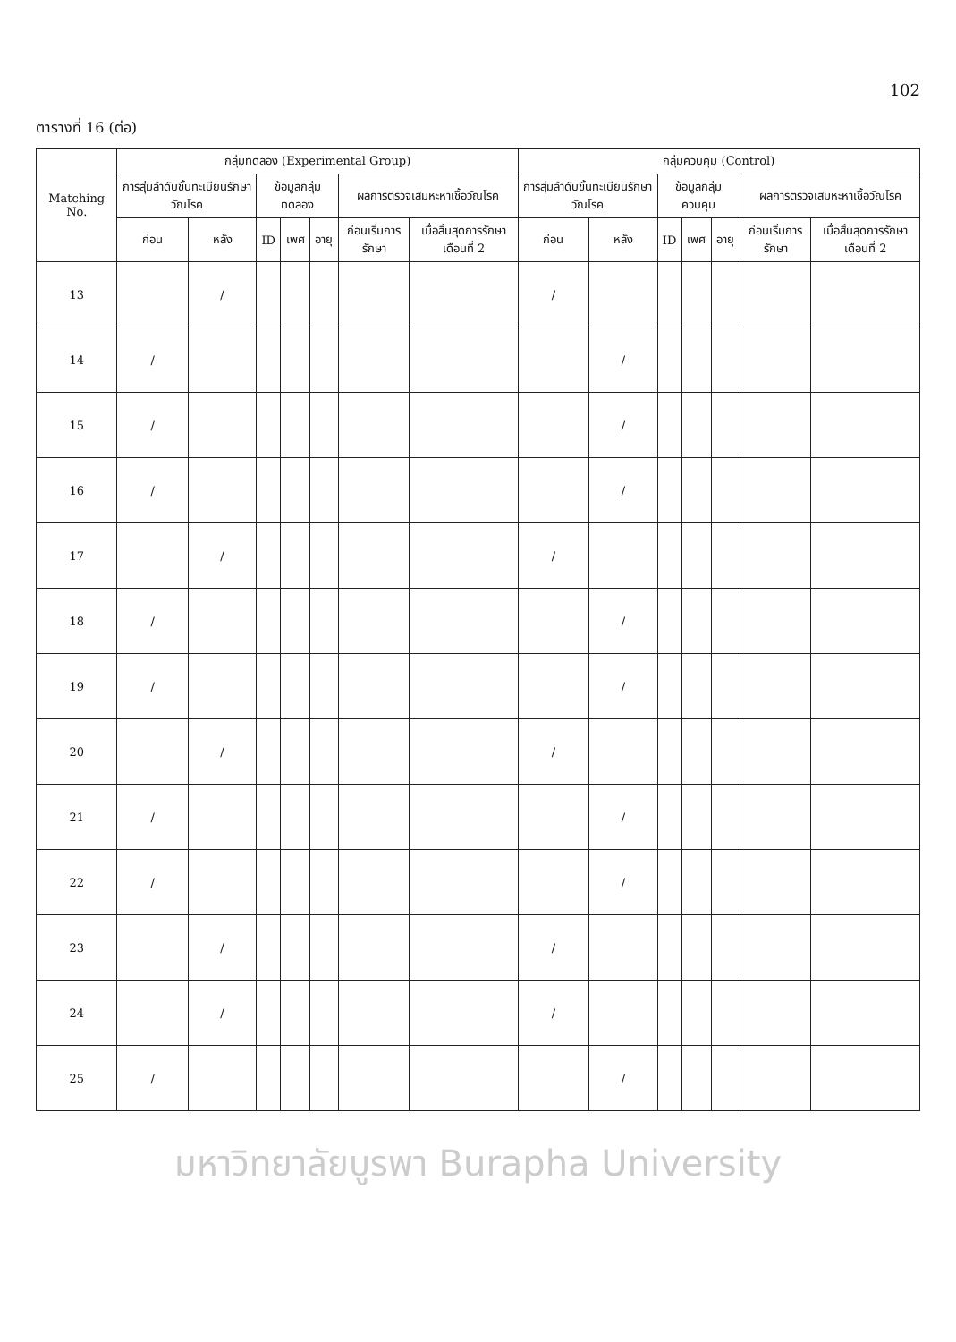102
ตารางที่ 16 (ต่อ)
| Matching No. | กลุ่มทดลอง (Experimental Group) | | | | | | | กลุ่มควบคุม (Control) | | | | | | |
| --- | --- | --- | --- | --- | --- | --- | --- | --- | --- | --- | --- | --- | --- | --- |
| | การสุ่มลำดับขั้นทะเบียนรักษาวัณโรค | | ข้อมูลกลุ่มทดลอง | | | ผลการตรวจเสมหะหาเชื้อวัณโรค | | การสุ่มลำดับขั้นทะเบียนรักษาวัณโรค | | ข้อมูลกลุ่มควบคุม | | | ผลการตรวจเสมหะหาเชื้อวัณโรค | |
| | ก่อน | หลัง | ID | เพศ | อายุ | ก่อนเริ่มการรักษา | เมื่อสิ้นสุดการรักษาเดือนที่ 2 | ก่อน | หลัง | ID | เพศ | อายุ | ก่อนเริ่มการรักษา | เมื่อสิ้นสุดการรักษาเดือนที่ 2 |
| 13 | | / | | | | | | / | | | | | | |
| 14 | / | | | | | | | | / | | | | | |
| 15 | / | | | | | | | | / | | | | | |
| 16 | / | | | | | | | | / | | | | | |
| 17 | | / | | | | | | / | | | | | | |
| 18 | / | | | | | | | | / | | | | | |
| 19 | / | | | | | | | | / | | | | | |
| 20 | | / | | | | | | / | | | | | | |
| 21 | / | | | | | | | | / | | | | | |
| 22 | / | | | | | | | | / | | | | | |
| 23 | | / | | | | | | / | | | | | | |
| 24 | | / | | | | | | / | | | | | | |
| 25 | / | | | | | | | | / | | | | | |
มหาวิทยาลัยบูรพา Burapha University